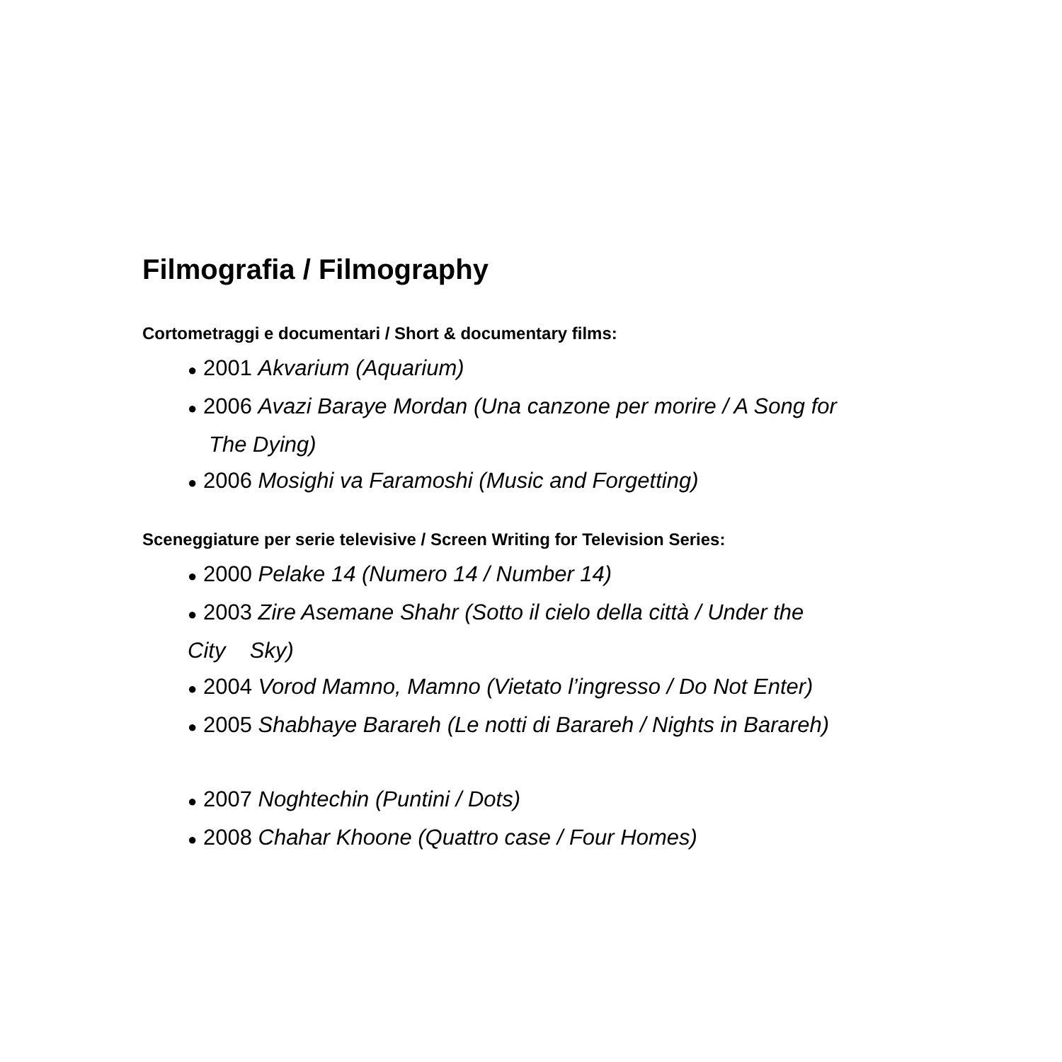Filmografia / Filmography
Cortometraggi e documentari / Short & documentary films:
● 2001 Akvarium (Aquarium)
● 2006 Avazi Baraye Mordan (Una canzone per morire / A Song for
The Dying)
● 2006 Mosighi va Faramoshi (Music and Forgetting)
Sceneggiature per serie televisive / Screen Writing for Television Series:
● 2000 Pelake 14 (Numero 14 / Number 14)
● 2003 Zire Asemane Shahr (Sotto il cielo della città / Under the
City Sky)
● 2004 Vorod Mamno, Mamno (Vietato l’ingresso / Do Not Enter)
● 2005 Shabhaye Barareh (Le notti di Barareh / Nights in Barareh)
● 2007 Noghtechin (Puntini / Dots)
● 2008 Chahar Khoone (Quattro case / Four Homes)